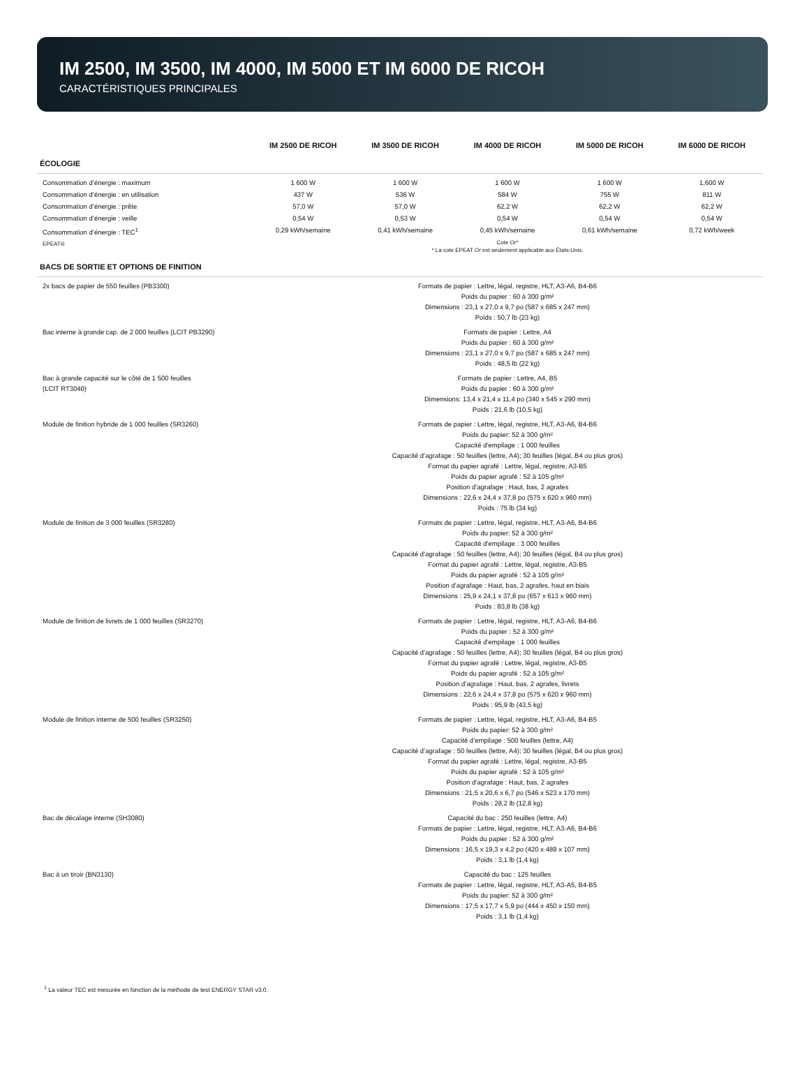IM 2500, IM 3500, IM 4000, IM 5000 ET IM 6000 DE RICOH
CARACTÉRISTIQUES PRINCIPALES
| | IM 2500 DE RICOH | IM 3500 DE RICOH | IM 4000 DE RICOH | IM 5000 DE RICOH | IM 6000 DE RICOH |
| --- | --- | --- | --- | --- | --- |
| ÉCOLOGIE | | | | | |
| Consommation d’énergie : maximum | 1 600 W | 1 600 W | 1 600 W | 1 600 W | 1,600 W |
| Consommation d’énergie : en utilisation | 437 W | 536 W | 584 W | 755 W | 811 W |
| Consommation d’énergie : prête | 57,0 W | 57,0 W | 62,2 W | 62,2 W | 62,2 W |
| Consommation d’énergie : veille | 0,54 W | 0,53 W | 0,54 W | 0,54 W | 0,54 W |
| Consommation d’énergie : TEC<sup>1</sup> | 0,29 kWh/semaine | 0,41 kWh/semaine | 0,45 kWh/semaine | 0,61 kWh/semaine | 0,72 kWh/week |
| EPEAT® | Cote Or* * La cote EPEAT Or est seulement applicable aux États-Unis. | | | | |
| BACS DE SORTIE ET OPTIONS DE FINITION | | | | | |
| 2x bacs de papier de 550 feuilles (PB3300) | Formats de papier : Lettre, légal, registre, HLT, A3-A6, B4-B6 Poids du papier : 60 à 300 g/m² Dimensions : 23,1 x 27,0 x 9,7 po (587 x 685 x 247 mm) Poids : 50,7 lb (23 kg) | | | | |
| Bac interne à grande cap. de 2 000 feuilles (LCIT PB3290) | Formats de papier : Lettre, A4 Poids du papier : 60 à 300 g/m² Dimensions : 23,1 x 27,0 x 9,7 po (587 x 685 x 247 mm) Poids : 48,5 lb (22 kg) | | | | |
| Bac à grande capacité sur le côté de 1 500 feuilles (LCIT RT3040) | Formats de papier : Lettre, A4, B5 Poids du papier : 60 à 300 g/m² Dimensions: 13,4 x 21,4 x 11,4 po (340 x 545 x 290 mm) Poids : 21,6 lb (10,5 kg) | | | | |
| Module de finition hybride de 1 000 feuilles (SR3260) | Formats de papier : Lettre, légal, registre, HLT, A3-A6, B4-B6 Poids du papier: 52 à 300 g/m² Capacité d’empilage : 1 000 feuilles Capacité d’agrafage : 50 feuilles (lettre, A4); 30 feuilles (légal, B4 ou plus gros) Format du papier agrafé : Lettre, légal, registre, A3-B5 Poids du papier agrafé : 52 à 105 g/m² Position d’agrafage : Haut, bas, 2 agrafes Dimensions : 22,6 x 24,4 x 37,8 po (575 x 620 x 960 mm) Poids : 75 lb (34 kg) | | | | |
| Module de finition de 3 000 feuilles (SR3280) | Formats de papier : Lettre, légal, registre, HLT, A3-A6, B4-B6 Poids du papier: 52 à 300 g/m² Capacité d’empilage : 3 000 feuilles Capacité d’agrafage : 50 feuilles (lettre, A4); 30 feuilles (légal, B4 ou plus gros) Format du papier agrafé : Lettre, légal, registre, A3-B5 Poids du papier agrafé : 52 à 105 g/m² Position d’agrafage : Haut, bas, 2 agrafes, haut en biais Dimensions : 25,9 x 24,1 x 37,8 po (657 x 613 x 960 mm) Poids : 83,8 lb (38 kg) | | | | |
| Module de finition de livrets de 1 000 feuilles (SR3270) | Formats de papier : Lettre, légal, registre, HLT, A3-A6, B4-B6 Poids du papier : 52 à 300 g/m² Capacité d’empilage : 1 000 feuilles Capacité d’agrafage : 50 feuilles (lettre, A4); 30 feuilles (légal, B4 ou plus gros) Format du papier agrafé : Lettre, légal, registre, A3-B5 Poids du papier agrafé : 52 à 105 g/m² Position d’agrafage : Haut, bas, 2 agrafes, livrets Dimensions : 22,6 x 24,4 x 37,8 po (575 x 620 x 960 mm) Poids : 95,9 lb (43,5 kg) | | | | |
| Module de finition interne de 500 feuilles (SR3250) | Formats de papier : Lettre, légal, registre, HLT, A3-A6, B4-B5 Poids du papier: 52 à 300 g/m² Capacité d’empilage : 500 feuilles (lettre, A4) Capacité d’agrafage : 50 feuilles (lettre, A4); 30 feuilles (légal, B4 ou plus gros) Format du papier agrafé : Lettre, légal, registre, A3-B5 Poids du papier agrafé : 52 à 105 g/m² Position d’agrafage : Haut, bas, 2 agrafes Dimensions : 21,5 x 20,6 x 6,7 po (546 x 523 x 170 mm) Poids : 28,2 lb (12,8 kg) | | | | |
| Bac de décalage interne (SH3080) | Capacité du bac : 250 feuilles (lettre, A4) Formats de papier : Lettre, légal, registre, HLT, A3-A6, B4-B6 Poids du papier : 52 à 300 g/m² Dimensions : 16,5 x 19,3 x 4,2 po (420 x 489 x 107 mm) Poids : 3,1 lb (1,4 kg) | | | | |
| Bac à un tiroir (BN3130) | Capacité du bac : 125 feuilles Formats de papier : Lettre, légal, registre, HLT, A3-A5, B4-B5 Poids du papier: 52 à 300 g/m² Dimensions : 17,5 x 17,7 x 5,9 po (444 x 450 x 150 mm) Poids : 3,1 lb (1,4 kg) | | | | |
<sup>1</sup> La valeur TEC est mesurée en fonction de la méthode de test ENERGY STAR v3.0.